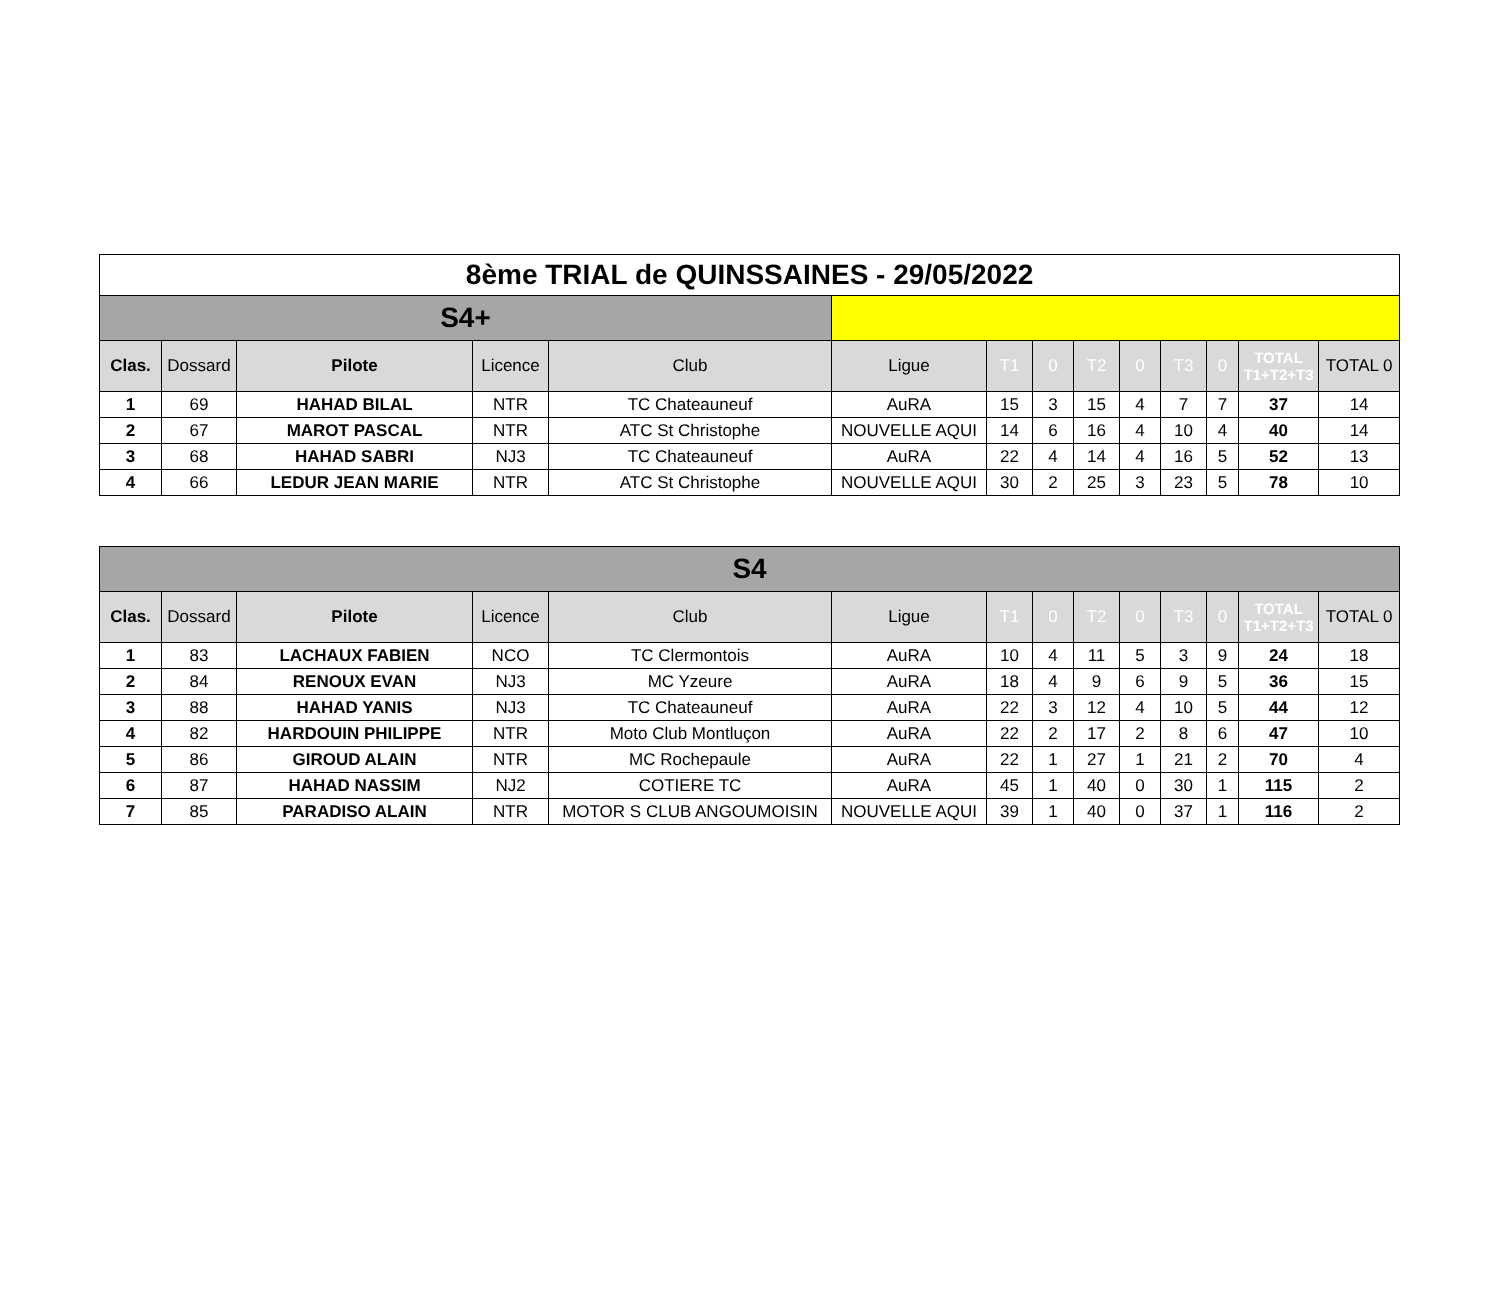| 8ème TRIAL de QUINSSAINES - 29/05/2022 | | | | | | | | | | | | | |
| S4+ | | | | | | | | | | | | | |
| Clas. | Dossard | Pilote | Licence | Club | Ligue | T1 | 0 | T2 | 0 | T3 | 0 | TOTAL T1+T2+T3 | TOTAL 0 |
| 1 | 69 | HAHAD BILAL | NTR | TC Chateauneuf | AuRA | 15 | 3 | 15 | 4 | 7 | 7 | 37 | 14 |
| 2 | 67 | MAROT PASCAL | NTR | ATC St Christophe | NOUVELLE AQUI | 14 | 6 | 16 | 4 | 10 | 4 | 40 | 14 |
| 3 | 68 | HAHAD SABRI | NJ3 | TC Chateauneuf | AuRA | 22 | 4 | 14 | 4 | 16 | 5 | 52 | 13 |
| 4 | 66 | LEDUR JEAN MARIE | NTR | ATC St Christophe | NOUVELLE AQUI | 30 | 2 | 25 | 3 | 23 | 5 | 78 | 10 |
| S4 | | | | | | | | | | | | | |
| Clas. | Dossard | Pilote | Licence | Club | Ligue | T1 | 0 | T2 | 0 | T3 | 0 | TOTAL T1+T2+T3 | TOTAL 0 |
| 1 | 83 | LACHAUX FABIEN | NCO | TC Clermontois | AuRA | 10 | 4 | 11 | 5 | 3 | 9 | 24 | 18 |
| 2 | 84 | RENOUX EVAN | NJ3 | MC Yzeure | AuRA | 18 | 4 | 9 | 6 | 9 | 5 | 36 | 15 |
| 3 | 88 | HAHAD YANIS | NJ3 | TC Chateauneuf | AuRA | 22 | 3 | 12 | 4 | 10 | 5 | 44 | 12 |
| 4 | 82 | HARDOUIN PHILIPPE | NTR | Moto Club Montluçon | AuRA | 22 | 2 | 17 | 2 | 8 | 6 | 47 | 10 |
| 5 | 86 | GIROUD ALAIN | NTR | MC Rochepaule | AuRA | 22 | 1 | 27 | 1 | 21 | 2 | 70 | 4 |
| 6 | 87 | HAHAD NASSIM | NJ2 | COTIERE TC | AuRA | 45 | 1 | 40 | 0 | 30 | 1 | 115 | 2 |
| 7 | 85 | PARADISO ALAIN | NTR | MOTOR S CLUB ANGOUMOISIN | NOUVELLE AQUI | 39 | 1 | 40 | 0 | 37 | 1 | 116 | 2 |